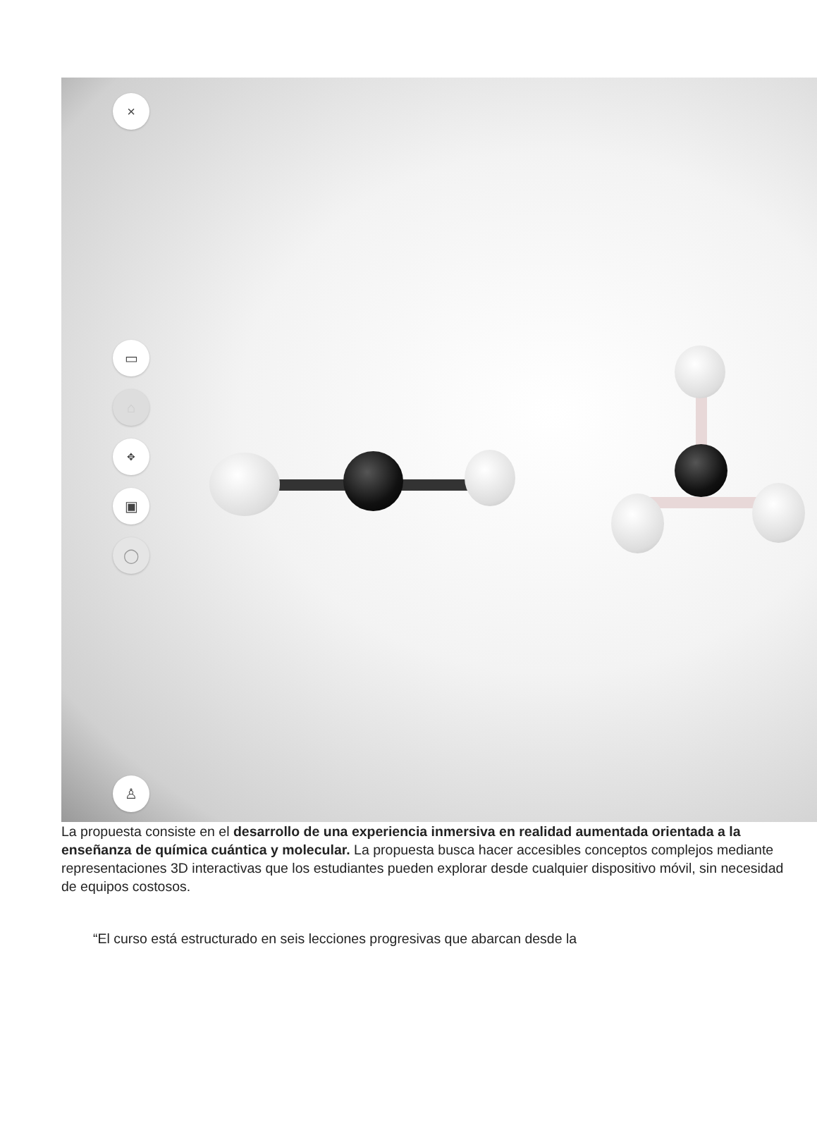×
▭
⌂
✥
▣
◯
♙
La propuesta consiste en el desarrollo de una experiencia inmersiva en realidad aumentada orientada a la enseñanza de química cuántica y molecular. La propuesta busca hacer accesibles conceptos complejos mediante representaciones 3D interactivas que los estudiantes pueden explorar desde cualquier dispositivo móvil, sin necesidad de equipos costosos.
“El curso está estructurado en seis lecciones progresivas que abarcan desde la